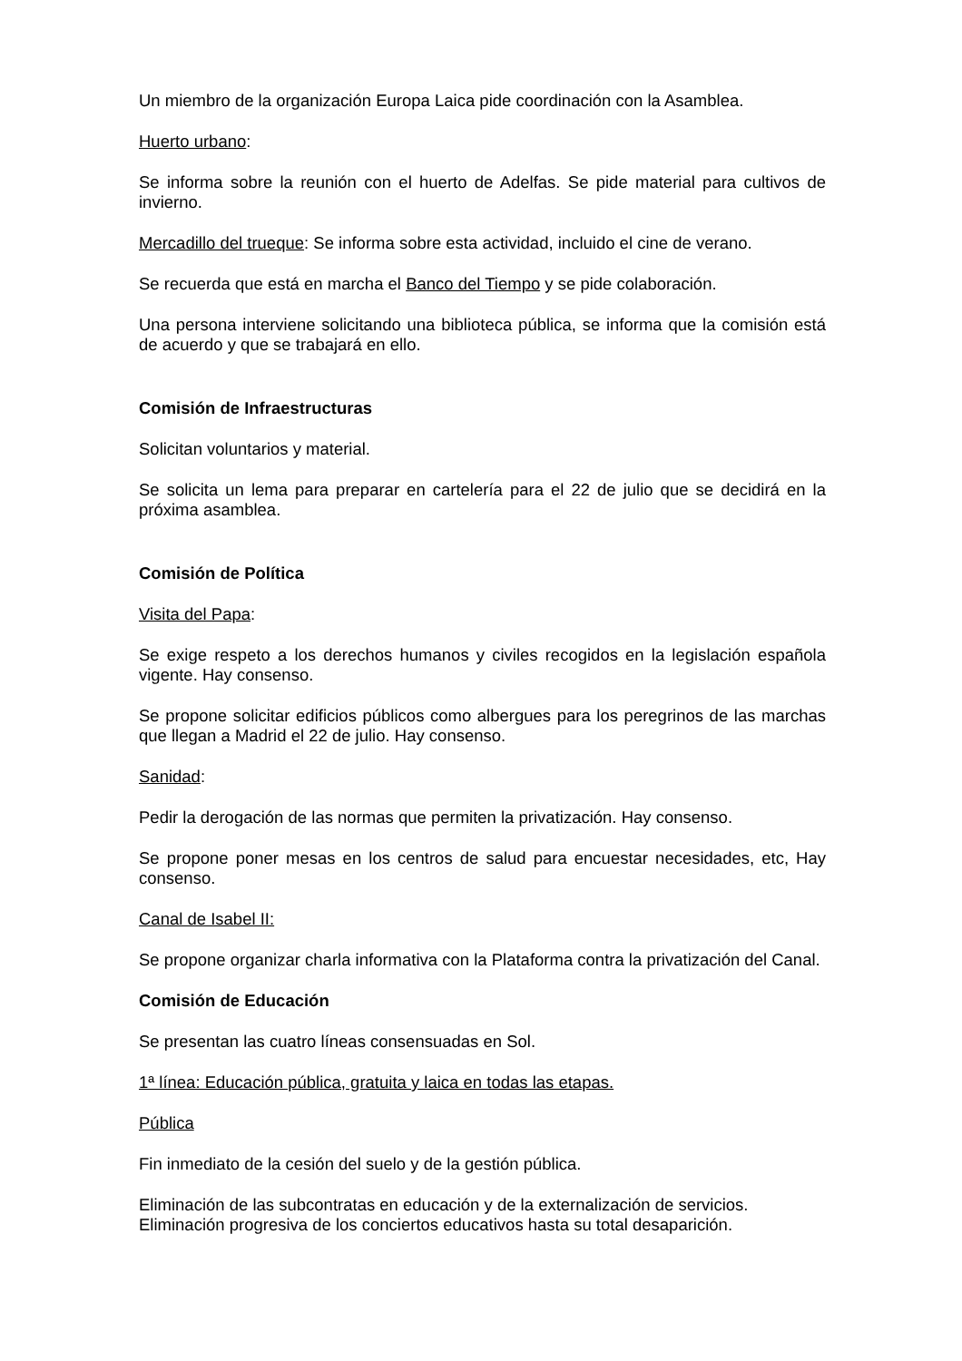Un miembro de la organización Europa Laica pide coordinación con la Asamblea.
Huerto urbano:
Se informa sobre la reunión con el huerto de Adelfas. Se pide material para cultivos de invierno.
Mercadillo del trueque: Se informa sobre esta actividad, incluido el cine de verano.
Se recuerda que está en marcha el Banco del Tiempo y se pide colaboración.
Una persona interviene solicitando una biblioteca pública, se informa que la comisión está de acuerdo y que se trabajará en ello.
Comisión de Infraestructuras
Solicitan voluntarios y material.
Se solicita un lema para preparar en cartelería para el 22 de julio que se decidirá en la próxima asamblea.
Comisión de Política
Visita del Papa:
Se exige respeto a los derechos humanos y civiles recogidos en la legislación española vigente. Hay consenso.
Se propone solicitar edificios públicos como albergues para los peregrinos de las marchas que llegan a Madrid el 22 de julio. Hay consenso.
Sanidad:
Pedir la derogación de las normas que permiten la privatización. Hay consenso.
Se propone poner mesas en los centros de salud para encuestar necesidades, etc, Hay consenso.
Canal de Isabel II:
Se propone organizar charla informativa con la Plataforma contra la privatización del Canal.
Comisión de Educación
Se presentan las cuatro líneas consensuadas en Sol.
1ª línea: Educación pública, gratuita y laica en todas las etapas.
Pública
Fin inmediato de la cesión del suelo y de la gestión pública.
Eliminación de las subcontratas en educación y de la externalización de servicios.
Eliminación progresiva de los conciertos educativos hasta su total desaparición.